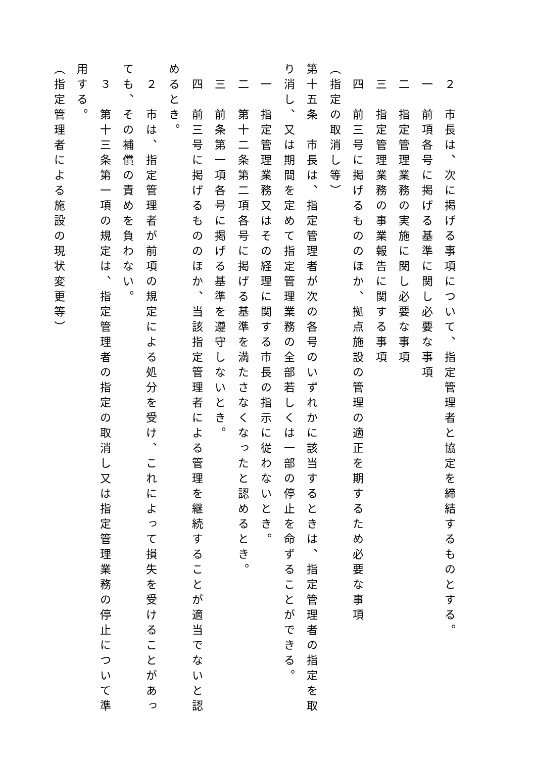２　市長は、次に掲げる事項について、指定管理者と協定を締結するものとする。
　一　前項各号に掲げる基準に関し必要な事項
　二　指定管理業務の実施に関し必要な事項
　三　指定管理業務の事業報告に関する事項
　四　前三号に掲げるもののほか、拠点施設の管理の適正を期するため必要な事項
（指定の取消し等）
第十五条　市長は、指定管理者が次の各号のいずれかに該当するときは、指定管理者の指定を取り消し、又は期間を定めて指定管理業務の全部若しくは一部の停止を命ずることができる。
　一　指定管理業務又はその経理に関する市長の指示に従わないとき。
　二　第十二条第二項各号に掲げる基準を満たさなくなったと認めるとき。
　三　前条第一項各号に掲げる基準を遵守しないとき。
　四　前三号に掲げるもののほか、当該指定管理者による管理を継続することが適当でないと認めるとき。
　２　市は、指定管理者が前項の規定による処分を受け、これによって損失を受けることがあっても、その補償の責めを負わない。
　３　第十三条第一項の規定は、指定管理者の指定の取消し又は指定管理業務の停止について準用する。
（指定管理者による施設の現状変更等）